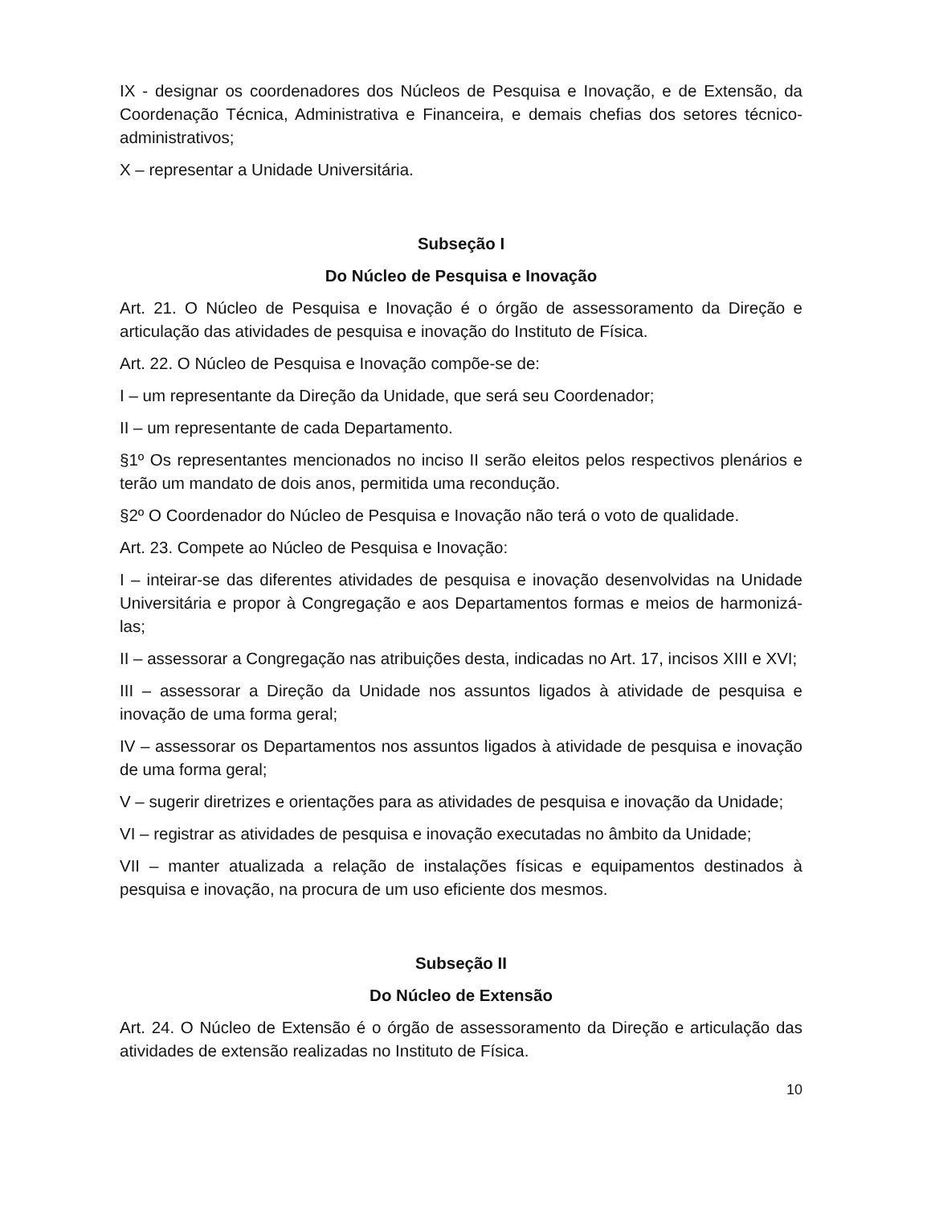IX - designar os coordenadores dos Núcleos de Pesquisa e Inovação, e de Extensão, da Coordenação Técnica, Administrativa e Financeira, e demais chefias dos setores técnico-administrativos;
X – representar a Unidade Universitária.
Subseção I
Do Núcleo de Pesquisa e Inovação
Art. 21. O Núcleo de Pesquisa e Inovação é o órgão de assessoramento da Direção e articulação das atividades de pesquisa e inovação do Instituto de Física.
Art. 22. O Núcleo de Pesquisa e Inovação compõe-se de:
I – um representante da Direção da Unidade, que será seu Coordenador;
II – um representante de cada Departamento.
§1º Os representantes mencionados no inciso II serão eleitos pelos respectivos plenários e terão um mandato de dois anos, permitida uma recondução.
§2º O Coordenador do Núcleo de Pesquisa e Inovação não terá o voto de qualidade.
Art. 23. Compete ao Núcleo de Pesquisa e Inovação:
I – inteirar-se das diferentes atividades de pesquisa e inovação desenvolvidas na Unidade Universitária e propor à Congregação e aos Departamentos formas e meios de harmonizá-las;
II – assessorar a Congregação nas atribuições desta, indicadas no Art. 17, incisos XIII e XVI;
III – assessorar a Direção da Unidade nos assuntos ligados à atividade de pesquisa e inovação de uma forma geral;
IV – assessorar os Departamentos nos assuntos ligados à atividade de pesquisa e inovação de uma forma geral;
V – sugerir diretrizes e orientações para as atividades de pesquisa e inovação da Unidade;
VI – registrar as atividades de pesquisa e inovação executadas no âmbito da Unidade;
VII – manter atualizada a relação de instalações físicas e equipamentos destinados à pesquisa e inovação, na procura de um uso eficiente dos mesmos.
Subseção II
Do Núcleo de Extensão
Art. 24. O Núcleo de Extensão é o órgão de assessoramento da Direção e articulação das atividades de extensão realizadas no Instituto de Física.
10